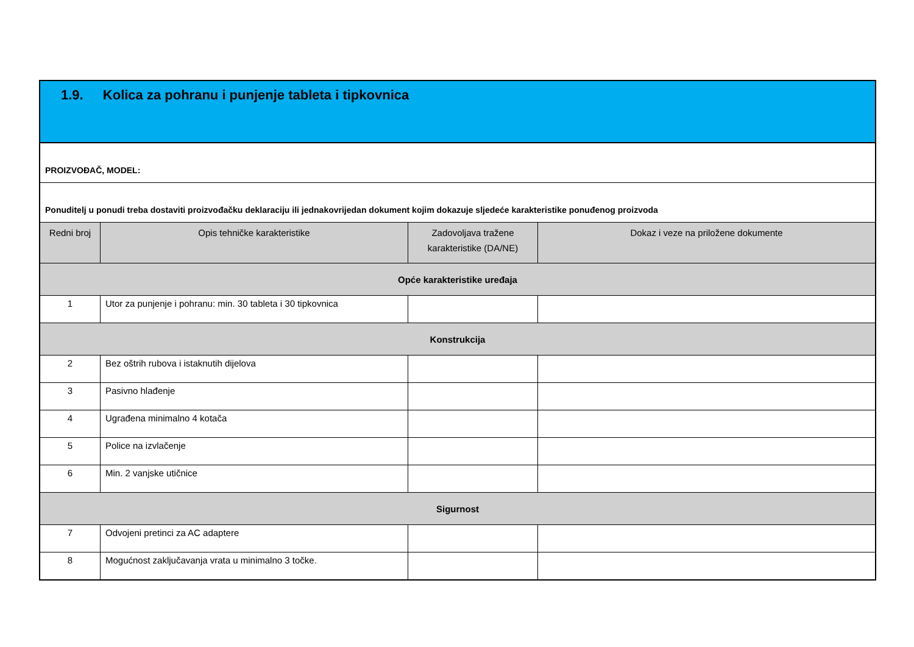| 1.9. Kolica za pohranu i punjenje tableta i tipkovnica | | | |
| PROIZVOĐAČ, MODEL: | | | |
| Ponuditelj u ponudi treba dostaviti proizvođačku deklaraciju ili jednakovrijedan dokument kojim dokazuje sljedeće karakteristike ponuđenog proizvoda | | | |
| Redni broj | Opis tehničke karakteristike | Zadovoljava tražene karakteristike (DA/NE) | Dokaz i veze na priložene dokumente |
| Opće karakteristike uređaja | | | |
| 1 | Utor za punjenje i pohranu: min. 30 tableta i 30 tipkovnica | | |
| Konstrukcija | | | |
| 2 | Bez oštrih rubova i istaknutih dijelova | | |
| 3 | Pasivno hlađenje | | |
| 4 | Ugrađena minimalno 4 kotača | | |
| 5 | Police na izvlačenje | | |
| 6 | Min. 2 vanjske utičnice | | |
| Sigurnost | | | |
| 7 | Odvojeni pretinci za AC adaptere | | |
| 8 | Mogućnost zaključavanja vrata u minimalno 3 točke. | | |